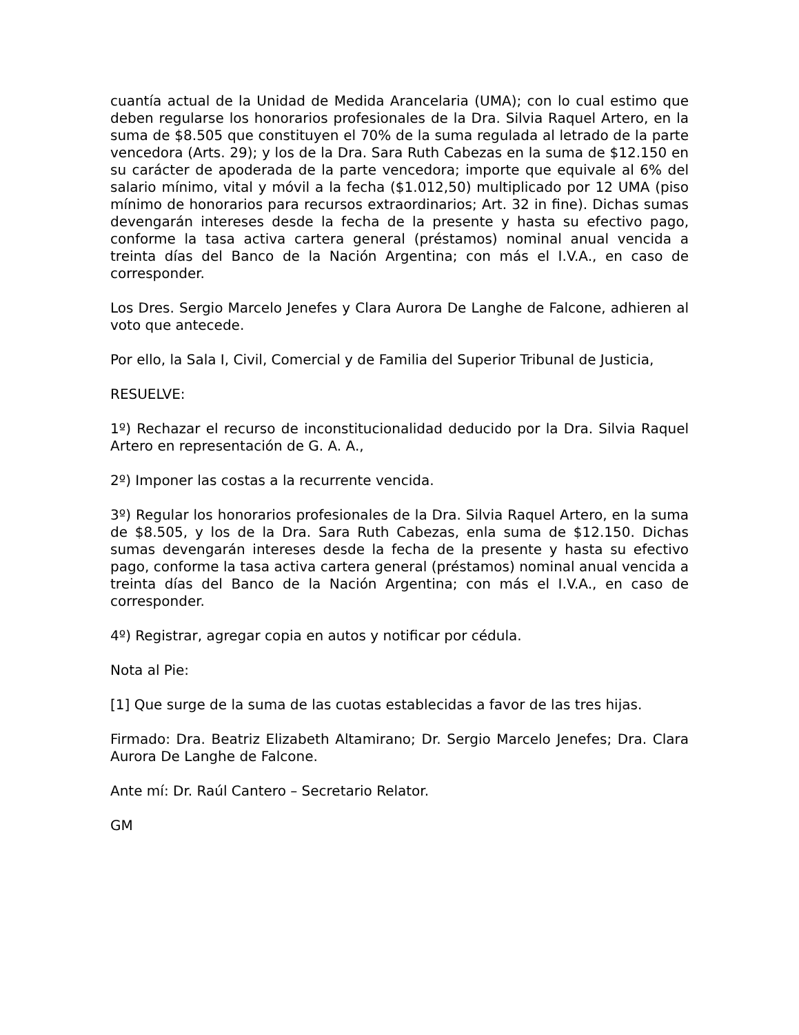cuantía actual de la Unidad de Medida Arancelaria (UMA); con lo cual estimo que deben regularse los honorarios profesionales de la Dra. Silvia Raquel Artero, en la suma de $8.505 que constituyen el 70% de la suma regulada al letrado de la parte vencedora (Arts. 29); y los de la Dra. Sara Ruth Cabezas en la suma de $12.150 en su carácter de apoderada de la parte vencedora; importe que equivale al 6% del salario mínimo, vital y móvil a la fecha ($1.012,50) multiplicado por 12 UMA (piso mínimo de honorarios para recursos extraordinarios; Art. 32 in fine). Dichas sumas devengarán intereses desde la fecha de la presente y hasta su efectivo pago, conforme la tasa activa cartera general (préstamos) nominal anual vencida a treinta días del Banco de la Nación Argentina; con más el I.V.A., en caso de corresponder.
Los Dres. Sergio Marcelo Jenefes y Clara Aurora De Langhe de Falcone, adhieren al voto que antecede.
Por ello, la Sala I, Civil, Comercial y de Familia del Superior Tribunal de Justicia,
RESUELVE:
1º) Rechazar el recurso de inconstitucionalidad deducido por la Dra. Silvia Raquel Artero en representación de G. A. A.,
2º) Imponer las costas a la recurrente vencida.
3º) Regular los honorarios profesionales de la Dra. Silvia Raquel Artero, en la suma de $8.505, y los de la Dra. Sara Ruth Cabezas, enla suma de $12.150. Dichas sumas devengarán intereses desde la fecha de la presente y hasta su efectivo pago, conforme la tasa activa cartera general (préstamos) nominal anual vencida a treinta días del Banco de la Nación Argentina; con más el I.V.A., en caso de corresponder.
4º) Registrar, agregar copia en autos y notificar por cédula.
Nota al Pie:
[1] Que surge de la suma de las cuotas establecidas a favor de las tres hijas.
Firmado: Dra. Beatriz Elizabeth Altamirano; Dr. Sergio Marcelo Jenefes; Dra. Clara Aurora De Langhe de Falcone.
Ante mí: Dr. Raúl Cantero – Secretario Relator.
GM